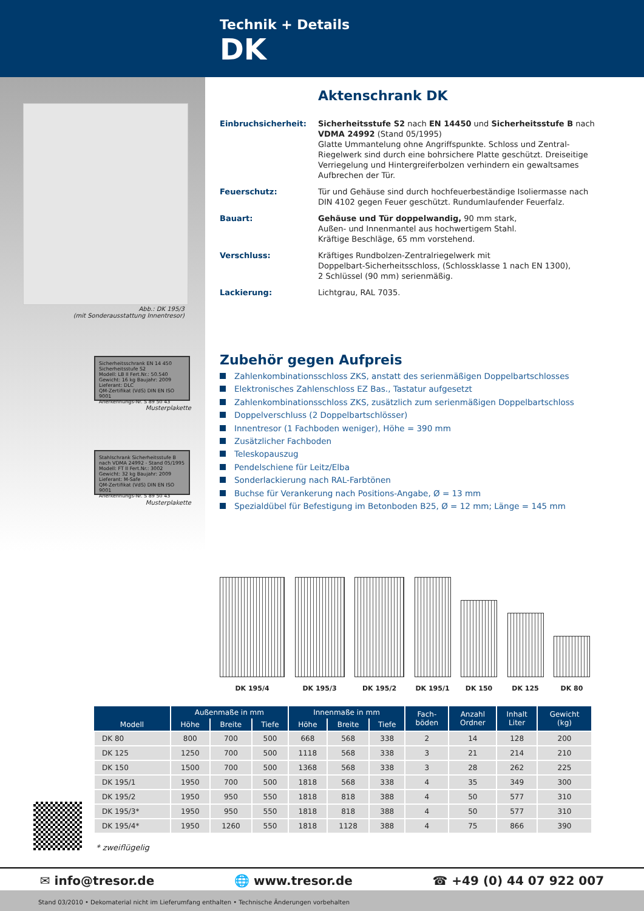Technik + Details
DK
Abb.: DK 195/3
(mit Sonderausstattung Innentresor)
Sicherheitsschrank EN 14 450
Sicherheitsstufe S2
Modell: LB II Fert.Nr.: 50.540
Gewicht: 16 kg Baujahr: 2009
Lieferant: DLC
QM-Zertifikat (VdS) DIN EN ISO 9001
Anerkennungs-Nr. S 89 50 43
Musterplakette
Stahlschrank Sicherheitsstufe B
nach VDMA 24992 - Stand 05/1995
Modell: FT II Fert.Nr.: 3002
Gewicht: 32 kg Baujahr: 2009
Lieferant: M-Safe
QM-Zertifikat (VdS) DIN EN ISO 9001
Anerkennungs-Nr. S 89 50 43
Musterplakette
Aktenschrank DK
Einbruchsicherheit: Sicherheitsstufe S2 nach EN 14450 und Sicherheitsstufe B nach VDMA 24992 (Stand 05/1995)
Glatte Ummantelung ohne Angriffspunkte. Schloss und Zentral-Riegelwerk sind durch eine bohrsichere Platte geschützt. Dreiseitige Verriegelung und Hintergreiferbolzen verhindern ein gewaltsames Aufbrechen der Tür.
Feuerschutz: Tür und Gehäuse sind durch hochfeuerbeständige Isoliermasse nach DIN 4102 gegen Feuer geschützt. Rundumlaufender Feuerfalz.
Bauart: Gehäuse und Tür doppelwandig, 90 mm stark,
Außen- und Innenmantel aus hochwertigem Stahl.
Kräftige Beschläge, 65 mm vorstehend.
Verschluss: Kräftiges Rundbolzen-Zentralriegelwerk mit
Doppelbart-Sicherheitsschloss, (Schlossklasse 1 nach EN 1300),
2 Schlüssel (90 mm) serienmäßig.
Lackierung: Lichtgrau, RAL 7035.
Zubehör gegen Aufpreis
Zahlenkombinationsschloss ZKS, anstatt des serienmäßigen Doppelbartschlosses
Elektronisches Zahlenschloss EZ Bas., Tastatur aufgesetzt
Zahlenkombinationsschloss ZKS, zusätzlich zum serienmäßigen Doppelbartschloss
Doppelverschluss (2 Doppelbartschlösser)
Innentresor (1 Fachboden weniger), Höhe = 390 mm
Zusätzlicher Fachboden
Teleskopauszug
Pendelschiene für Leitz/Elba
Sonderlackierung nach RAL-Farbtönen
Buchse für Verankerung nach Positions-Angabe, Ø = 13 mm
Spezialdübel für Befestigung im Betonboden B25, Ø = 12 mm; Länge = 145 mm
DK 195/4
DK 195/3
DK 195/2
DK 195/1
DK 150
DK 125
DK 80
| Modell | Außenmaße in mm | | | Innenmaße in mm | | | Fach- böden | Anzahl Ordner | Inhalt Liter | Gewicht (kg) |
| --- | --- | --- | --- | --- | --- | --- | --- | --- | --- | --- |
| | Höhe | Breite | Tiefe | Höhe | Breite | Tiefe | | | | |
| DK 80 | 800 | 700 | 500 | 668 | 568 | 338 | 2 | 14 | 128 | 200 |
| DK 125 | 1250 | 700 | 500 | 1118 | 568 | 338 | 3 | 21 | 214 | 210 |
| DK 150 | 1500 | 700 | 500 | 1368 | 568 | 338 | 3 | 28 | 262 | 225 |
| DK 195/1 | 1950 | 700 | 500 | 1818 | 568 | 338 | 4 | 35 | 349 | 300 |
| DK 195/2 | 1950 | 950 | 550 | 1818 | 818 | 388 | 4 | 50 | 577 | 310 |
| DK 195/3* | 1950 | 950 | 550 | 1818 | 818 | 388 | 4 | 50 | 577 | 310 |
| DK 195/4* | 1950 | 1260 | 550 | 1818 | 1128 | 388 | 4 | 75 | 866 | 390 |
* zweiflügelig
✉ info@tresor.de 🌐 www.tresor.de ☎ +49 (0) 44 07 922 007
Stand 03/2010 • Dekomaterial nicht im Lieferumfang enthalten • Technische Änderungen vorbehalten